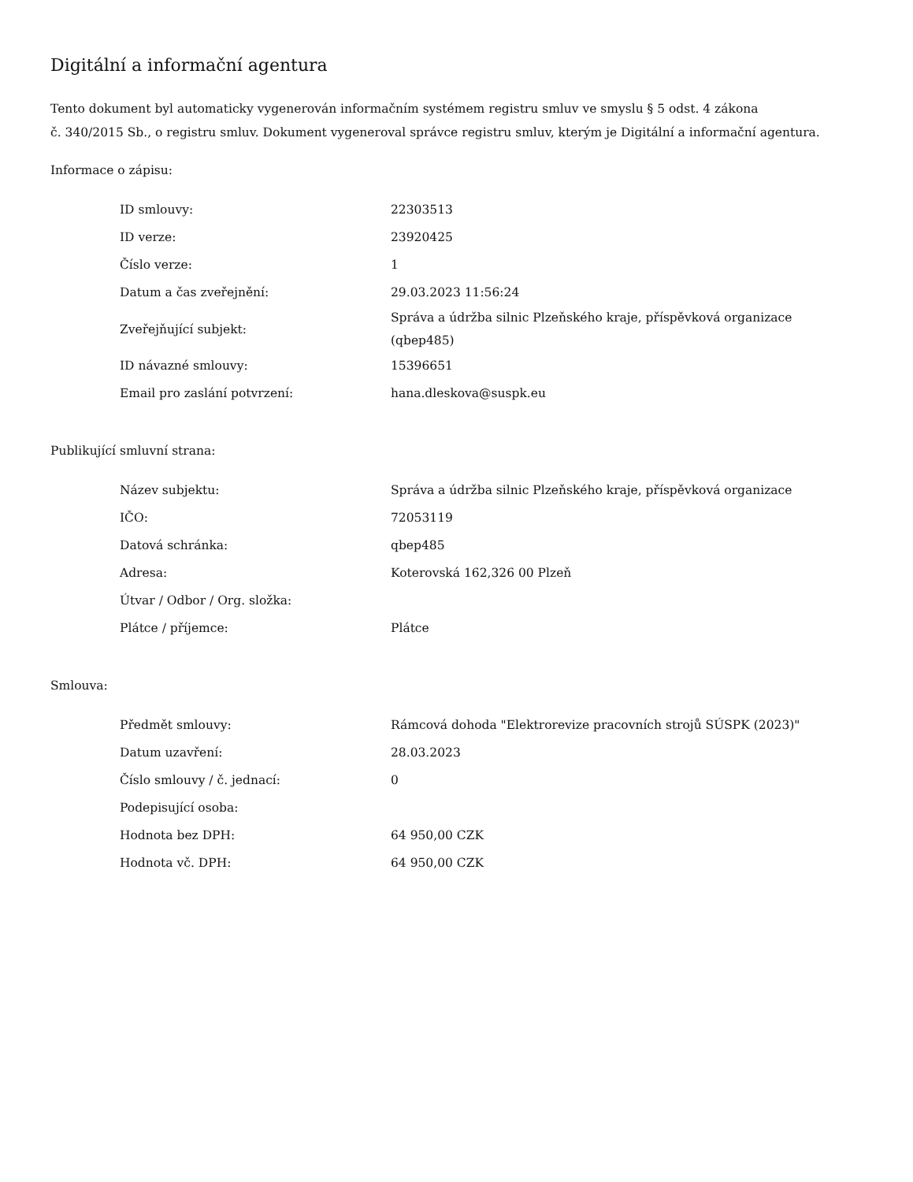Digitální a informační agentura
Tento dokument byl automaticky vygenerován informačním systémem registru smluv ve smyslu § 5 odst. 4 zákona
č. 340/2015 Sb., o registru smluv. Dokument vygeneroval správce registru smluv, kterým je Digitální a informační agentura.
Informace o zápisu:
| ID smlouvy: | 22303513 |
| ID verze: | 23920425 |
| Číslo verze: | 1 |
| Datum a čas zveřejnění: | 29.03.2023 11:56:24 |
| Zveřejňující subjekt: | Správa a údržba silnic Plzeňského kraje, příspěvková organizace (qbep485) |
| ID návazné smlouvy: | 15396651 |
| Email pro zaslání potvrzení: | hana.dleskova@suspk.eu |
Publikující smluvní strana:
| Název subjektu: | Správa a údržba silnic Plzeňského kraje, příspěvková organizace |
| IČO: | 72053119 |
| Datová schránka: | qbep485 |
| Adresa: | Koterovská 162,326 00 Plzeň |
| Útvar / Odbor / Org. složka: | |
| Plátce / příjemce: | Plátce |
Smlouva:
| Předmět smlouvy: | Rámcová dohoda "Elektrorevize pracovních strojů SÚSPK (2023)" |
| Datum uzavření: | 28.03.2023 |
| Číslo smlouvy / č. jednací: | 0 |
| Podepisující osoba: | |
| Hodnota bez DPH: | 64 950,00 CZK |
| Hodnota vč. DPH: | 64 950,00 CZK |